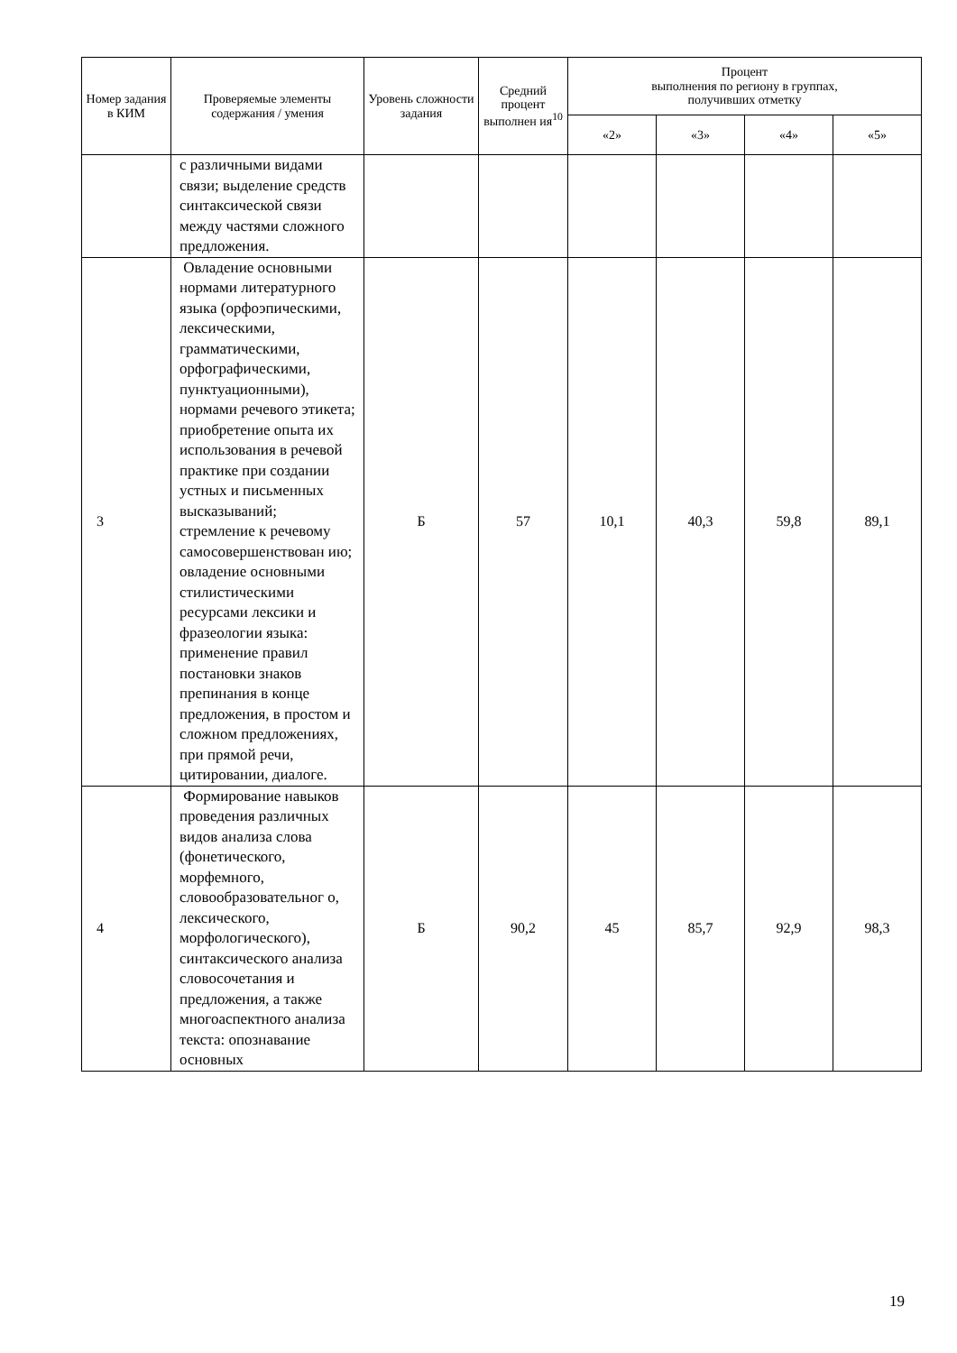| Номер задания в КИМ | Проверяемые элементы содержания / умения | Уровень сложности задания | Средний процент выполнен ия<sup>10</sup> | Процент выполнения по региону в группах, получивших отметку | | | |
| --- | --- | --- | --- | --- | --- | --- | --- |
| | | | | «2» | «3» | «4» | «5» |
| | с различными видами связи; выделение средств синтаксической связи между частями сложного предложения. | | | | | | |
| 3 | Овладение основными нормами литературного языка (орфоэпическими, лексическими, грамматическими, орфографическими, пунктуационными), нормами речевого этикета; приобретение опыта их использования в речевой практике при создании устных и письменных высказываний; стремление к речевому самосовершенствован ию; овладение основными стилистическими ресурсами лексики и фразеологии языка: применение правил постановки знаков препинания в конце предложения, в простом и сложном предложениях, при прямой речи, цитировании, диалоге. | Б | 57 | 10,1 | 40,3 | 59,8 | 89,1 |
| 4 | Формирование навыков проведения различных видов анализа слова (фонетического, морфемного, словообразовательног о, лексического, морфологического), синтаксического анализа словосочетания и предложения, а также многоаспектного анализа текста: опознавание основных | Б | 90,2 | 45 | 85,7 | 92,9 | 98,3 |
19